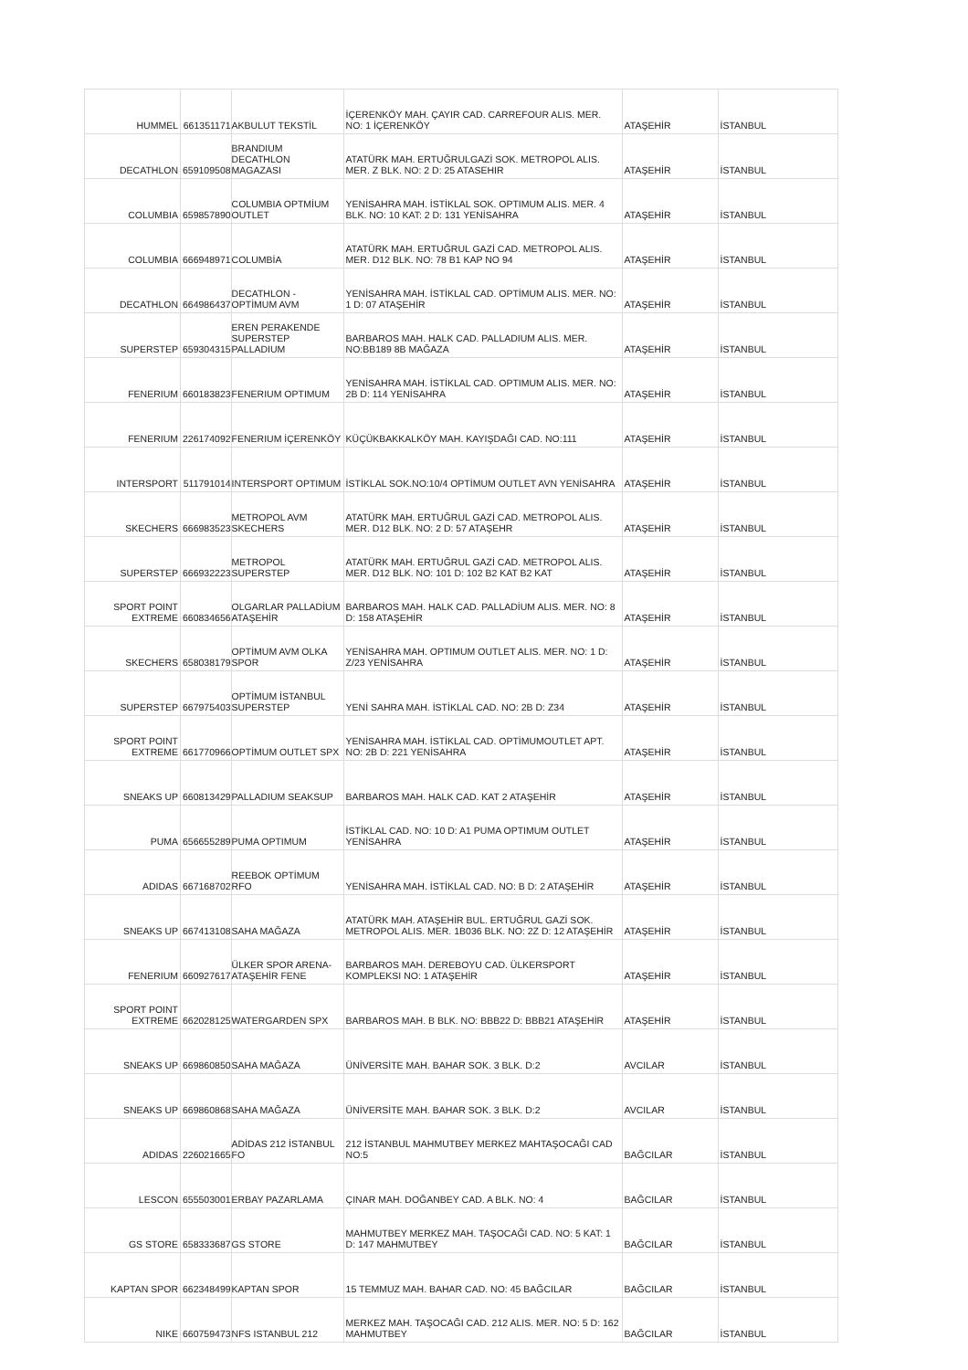| HUMMEL | 661351171 | AKBULUT TEKSTİL | İÇERENKÖY MAH. ÇAYIR CAD. CARREFOUR ALIS. MER. NO: 1 İÇERENKÖY | ATAŞEHİR | İSTANBUL |
| DECATHLON | 659109508 | BRANDIUM DECATHLON MAGAZASI | ATATÜRK MAH. ERTUĞRULGAZİ SOK. METROPOL ALIS. MER. Z BLK. NO: 2 D: 25 ATASEHIR | ATAŞEHİR | İSTANBUL |
| COLUMBIA | 659857890 | COLUMBIA OPTMİUM OUTLET | YENİSAHRA MAH. İSTİKLAL SOK. OPTIMUM ALIS. MER. 4 BLK. NO: 10 KAT: 2 D: 131 YENİSAHRA | ATAŞEHİR | İSTANBUL |
| COLUMBIA | 666948971 | COLUMBİA | ATATÜRK MAH. ERTUĞRUL GAZİ CAD. METROPOL ALIS. MER. D12 BLK. NO: 78 B1 KAP NO 94 | ATAŞEHİR | İSTANBUL |
| DECATHLON | 664986437 | DECATHLON - OPTİMUM AVM | YENİSAHRA MAH. İSTİKLAL CAD. OPTİMUM ALIS. MER. NO: 1 D: 07 ATAŞEHİR | ATAŞEHİR | İSTANBUL |
| SUPERSTEP | 659304315 | EREN PERAKENDE SUPERSTEP PALLADIUM | BARBAROS MAH. HALK CAD. PALLADIUM ALIS. MER. NO:BB189 8B MAĞAZA | ATAŞEHİR | İSTANBUL |
| FENERIUM | 660183823 | FENERIUM OPTIMUM | YENİSAHRA MAH. İSTİKLAL CAD. OPTIMUM ALIS. MER. NO: 2B D: 114 YENİSAHRA | ATAŞEHİR | İSTANBUL |
| FENERIUM | 226174092 | FENERIUM İÇERENKÖY | KÜÇÜKBAKKALKÖY MAH. KAYIŞDAĞI CAD. NO:111 | ATAŞEHİR | İSTANBUL |
| INTERSPORT | 511791014 | INTERSPORT OPTIMUM | İSTİKLAL SOK.NO:10/4 OPTİMUM OUTLET AVN YENİSAHRA | ATAŞEHİR | İSTANBUL |
| SKECHERS | 666983523 | METROPOL AVM SKECHERS | ATATÜRK MAH. ERTUĞRUL GAZİ CAD. METROPOL ALIS. MER. D12 BLK. NO: 2 D: 57 ATAŞEHR | ATAŞEHİR | İSTANBUL |
| SUPERSTEP | 666932223 | METROPOL SUPERSTEP | ATATÜRK MAH. ERTUĞRUL GAZİ CAD. METROPOL ALIS. MER. D12 BLK. NO: 101 D: 102 B2 KAT B2 KAT | ATAŞEHİR | İSTANBUL |
| SPORT POINT EXTREME | 660834656 | OLGARLAR PALLADİUM ATAŞEHİR | BARBAROS MAH. HALK CAD. PALLADİUM ALIS. MER. NO: 8 D: 158 ATAŞEHİR | ATAŞEHİR | İSTANBUL |
| SKECHERS | 658038179 | OPTİMUM AVM OLKA SPOR | YENİSAHRA MAH. OPTIMUM OUTLET ALIS. MER. NO: 1 D: Z/23 YENİSAHRA | ATAŞEHİR | İSTANBUL |
| SUPERSTEP | 667975403 | OPTİMUM İSTANBUL SUPERSTEP | YENİ SAHRA MAH. İSTİKLAL CAD. NO: 2B D: Z34 | ATAŞEHİR | İSTANBUL |
| SPORT POINT EXTREME | 661770966 | OPTİMUM OUTLET SPX | YENİSAHRA MAH. İSTİKLAL CAD. OPTİMUMOUTLET APT. NO: 2B D: 221 YENİSAHRA | ATAŞEHİR | İSTANBUL |
| SNEAKS UP | 660813429 | PALLADIUM SEAKSUP | BARBAROS MAH. HALK CAD. KAT 2 ATAŞEHİR | ATAŞEHİR | İSTANBUL |
| PUMA | 656655289 | PUMA OPTIMUM | İSTİKLAL CAD. NO: 10 D: A1 PUMA OPTIMUM OUTLET YENİSAHRA | ATAŞEHİR | İSTANBUL |
| ADIDAS | 667168702 | REEBOK OPTİMUM RFO | YENİSAHRA MAH. İSTİKLAL CAD. NO: B D: 2 ATAŞEHİR | ATAŞEHİR | İSTANBUL |
| SNEAKS UP | 667413108 | SAHA MAĞAZA | ATATÜRK MAH. ATAŞEHİR BUL. ERTUĞRUL GAZİ SOK. METROPOL ALIS. MER. 1B036 BLK. NO: 2Z D: 12 ATAŞEHİR | ATAŞEHİR | İSTANBUL |
| FENERIUM | 660927617 | ÜLKER SPOR ARENA- ATAŞEHİR FENE | BARBAROS MAH. DEREBOYU CAD. ÜLKERSPORT KOMPLEKSI NO: 1 ATAŞEHİR | ATAŞEHİR | İSTANBUL |
| SPORT POINT EXTREME | 662028125 | WATERGARDEN SPX | BARBAROS MAH. B BLK. NO: BBB22 D: BBB21 ATAŞEHİR | ATAŞEHİR | İSTANBUL |
| SNEAKS UP | 669860850 | SAHA MAĞAZA | ÜNİVERSİTE MAH. BAHAR SOK. 3 BLK. D:2 | AVCILAR | İSTANBUL |
| SNEAKS UP | 669860868 | SAHA MAĞAZA | ÜNİVERSİTE MAH. BAHAR SOK. 3 BLK. D:2 | AVCILAR | İSTANBUL |
| ADIDAS | 226021665 | ADİDAS 212 İSTANBUL FO | 212 İSTANBUL MAHMUTBEY MERKEZ MAHTAŞOCAĞI CAD NO:5 | BAĞCILAR | İSTANBUL |
| LESCON | 655503001 | ERBAY PAZARLAMA | ÇINAR MAH. DOĞANBEY CAD. A BLK. NO: 4 | BAĞCILAR | İSTANBUL |
| GS STORE | 658333687 | GS STORE | MAHMUTBEY MERKEZ MAH. TAŞOCAĞI CAD. NO: 5 KAT: 1 D: 147 MAHMUTBEY | BAĞCILAR | İSTANBUL |
| KAPTAN SPOR | 662348499 | KAPTAN SPOR | 15 TEMMUZ MAH. BAHAR CAD. NO: 45 BAĞCILAR | BAĞCILAR | İSTANBUL |
| NIKE | 660759473 | NFS ISTANBUL 212 | MERKEZ MAH. TAŞOCAĞI CAD. 212 ALIS. MER. NO: 5 D: 162 MAHMUTBEY | BAĞCILAR | İSTANBUL |